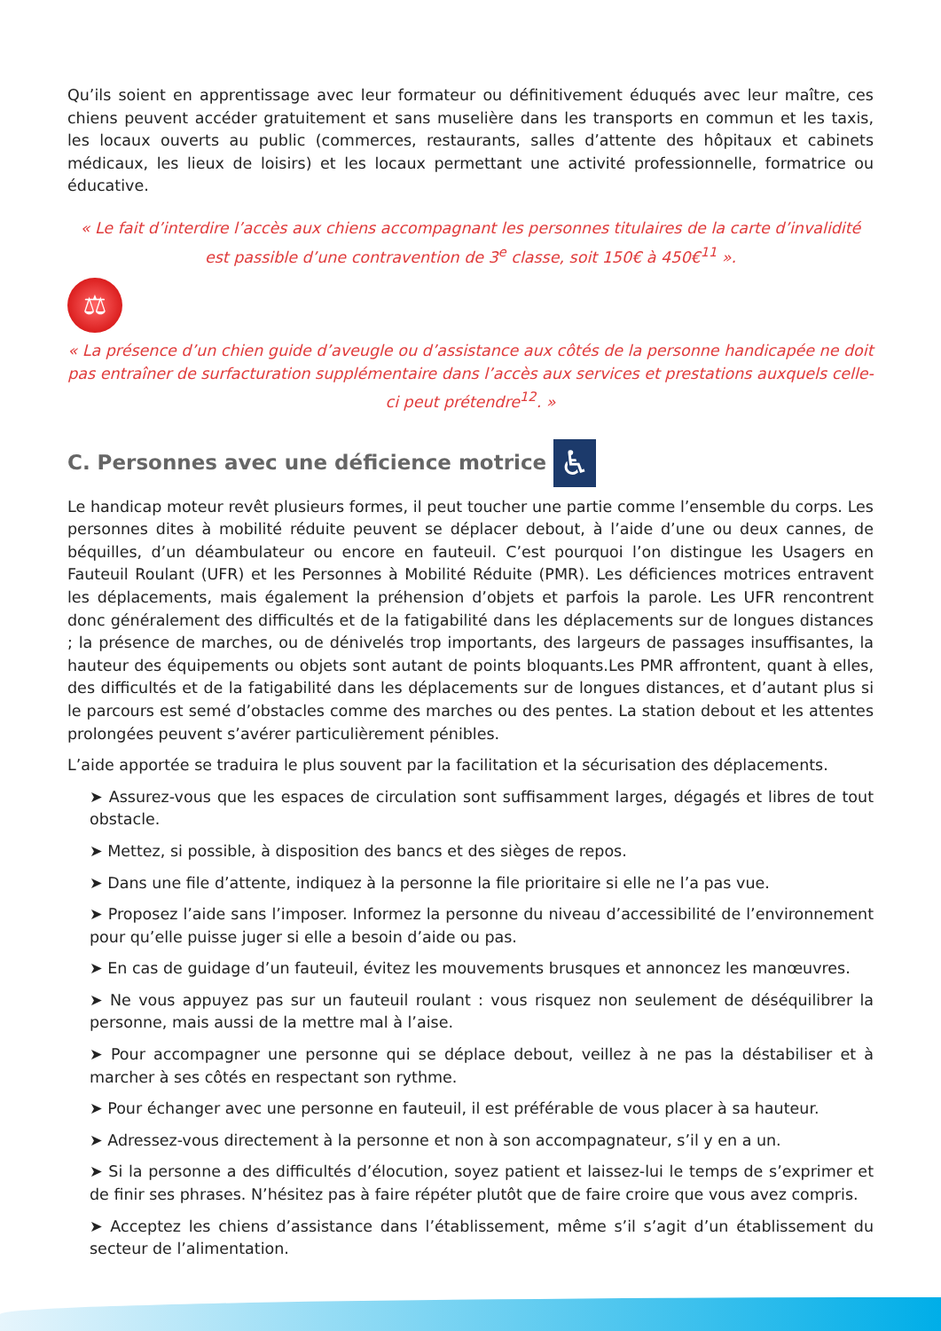Qu’ils soient en apprentissage avec leur formateur ou définitivement éduqués avec leur maître, ces chiens peuvent accéder gratuitement et sans muselière dans les transports en commun et les taxis, les locaux ouverts au public (commerces, restaurants, salles d’attente des hôpitaux et cabinets médicaux, les lieux de loisirs) et les locaux permettant une activité professionnelle, formatrice ou éducative.
« Le fait d’interdire l’accès aux chiens accompagnant les personnes titulaires de la carte d’invalidité est passible d’une contravention de 3<sup>e</sup> classe, soit 150€ à 450€<sup>11</sup> ».
⚖
« La présence d’un chien guide d’aveugle ou d’assistance aux côtés de la personne handicapée ne doit pas entraîner de surfacturation supplémentaire dans l’accès aux services et prestations auxquels celle-ci peut prétendre<sup>12</sup>. »
C. Personnes avec une déficience motrice ♿
Le handicap moteur revêt plusieurs formes, il peut toucher une partie comme l’ensemble du corps. Les personnes dites à mobilité réduite peuvent se déplacer debout, à l’aide d’une ou deux cannes, de béquilles, d’un déambulateur ou encore en fauteuil. C’est pourquoi l’on distingue les Usagers en Fauteuil Roulant (UFR) et les Personnes à Mobilité Réduite (PMR). Les déficiences motrices entravent les déplacements, mais également la préhension d’objets et parfois la parole. Les UFR rencontrent donc généralement des difficultés et de la fatigabilité dans les déplacements sur de longues distances ; la présence de marches, ou de dénivelés trop importants, des largeurs de passages insuffisantes, la hauteur des équipements ou objets sont autant de points bloquants.Les PMR affrontent, quant à elles, des difficultés et de la fatigabilité dans les déplacements sur de longues distances, et d’autant plus si le parcours est semé d’obstacles comme des marches ou des pentes. La station debout et les attentes prolongées peuvent s’avérer particulièrement pénibles.
L’aide apportée se traduira le plus souvent par la facilitation et la sécurisation des déplacements.
➤ Assurez-vous que les espaces de circulation sont suffisamment larges, dégagés et libres de tout obstacle.
➤ Mettez, si possible, à disposition des bancs et des sièges de repos.
➤ Dans une file d’attente, indiquez à la personne la file prioritaire si elle ne l’a pas vue.
➤ Proposez l’aide sans l’imposer. Informez la personne du niveau d’accessibilité de l’environnement pour qu’elle puisse juger si elle a besoin d’aide ou pas.
➤ En cas de guidage d’un fauteuil, évitez les mouvements brusques et annoncez les manœuvres.
➤ Ne vous appuyez pas sur un fauteuil roulant : vous risquez non seulement de déséquilibrer la personne, mais aussi de la mettre mal à l’aise.
➤ Pour accompagner une personne qui se déplace debout, veillez à ne pas la déstabiliser et à marcher à ses côtés en respectant son rythme.
➤ Pour échanger avec une personne en fauteuil, il est préférable de vous placer à sa hauteur.
➤ Adressez-vous directement à la personne et non à son accompagnateur, s’il y en a un.
➤ Si la personne a des difficultés d’élocution, soyez patient et laissez-lui le temps de s’exprimer et de finir ses phrases. N’hésitez pas à faire répéter plutôt que de faire croire que vous avez compris.
➤ Acceptez les chiens d’assistance dans l’établissement, même s’il s’agit d’un établissement du secteur de l’alimentation.